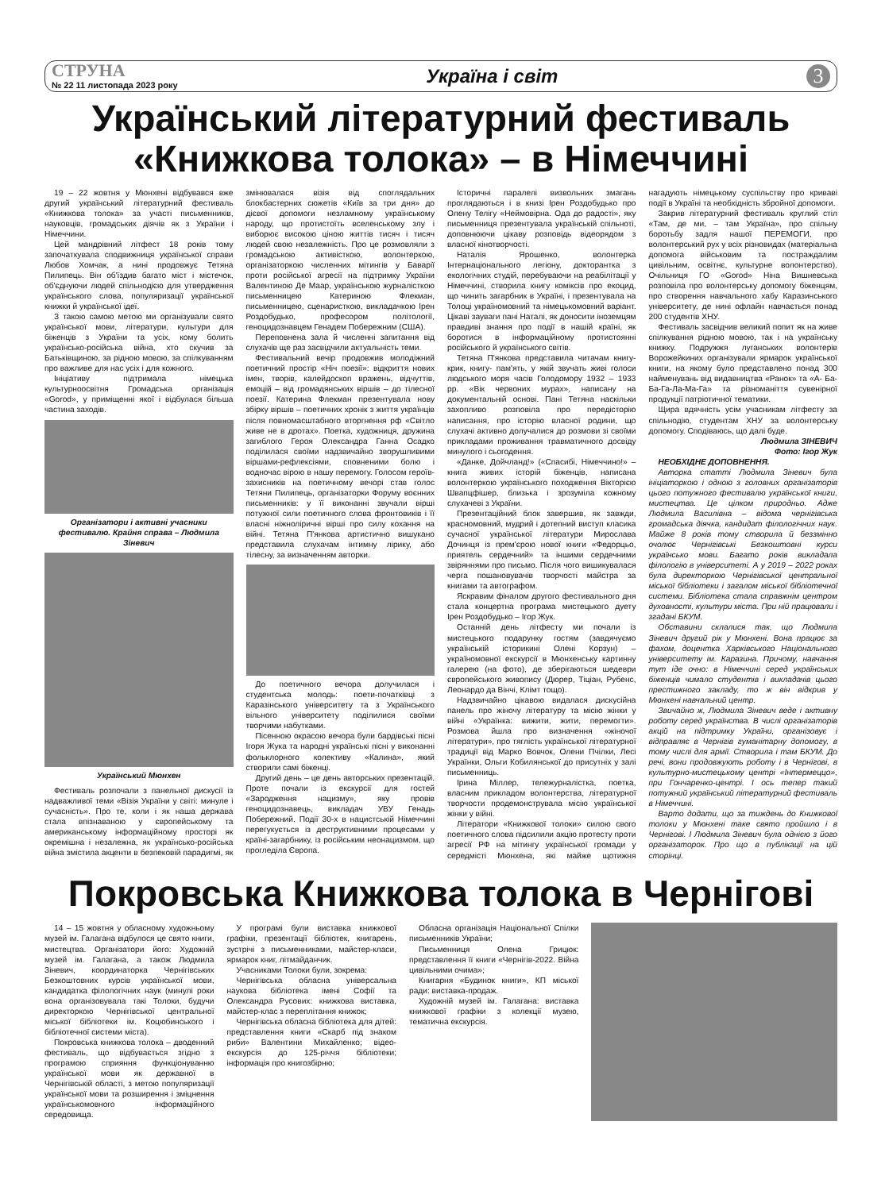СТРУНА
№ 22 11 листопада 2023 року
Україна і світ
3
Український літературний фестиваль
«Книжкова толока» – в Німеччині
19 – 22 жовтня у Мюнхені відбувався вже другий український літературний фестиваль «Книжкова толока» за участі письменників, науковців, громадських діячів як з України і Німеччини.
Цей мандрівний літфест 18 років тому започаткувала сподвижниця української справи Любов Хомчак, а нині продовжує Тетяна Пилипець. Він об'їздив багато міст і містечок, об'єднуючи людей спільнодією для утвердження українського слова, популяризації української книжки й української ідеї.
З такою самою метою ми організували свято української мови, літератури, культури для біженців з України та усіх, кому болить українсько-російська війна, хто скучив за Батьківщиною, за рідною мовою, за спілкуванням про важливе для нас усіх і для кожного.
Ініціативу підтримала німецька культурноосвітня Громадська організація «Gorod», у приміщенні якої і відбулася більша частина заходів.
Організатори і активні учасники фестивалю. Крайня справа – Людмила Зіневич
Український Мюнхен
Фестиваль розпочали з панельної дискусії із надважливої теми «Візія України у світі: минуле і сучасність». Про те, коли і як наша держава стала впізнаваною у європейському та американському інформаційному просторі як окремішна і незалежна, як українсько-російська війна змістила акценти в безпековій парадигмі, як змінювалася візія від споглядальних блокбастерних сюжетів «Київ за три дня» до дієвої допомоги незламному українському народу, що протистоїть вселенському злу і виборює високою ціною життів тисяч і тисяч людей свою незалежність. Про це розмовляли з громадською активісткою, волонтеркою, організаторкою численних мітингів у Баварії проти російської агресії на підтримку України Валентиною Де Маар, українською журналісткою письменницею Катериною Флекман, письменницею, сценаристкою, викладачкою Ірен Роздобудько, професором політології, геноцидознавцем Генадем Побережним (США).
Переповнена зала й численні запитання від слухачів ще раз засвідчили актуальність теми.
Фестивальний вечір продовжив молодіжний поетичний простір «Ніч поезії»: відкриття нових імен, творів, калейдоскоп вражень, відчуттів, емоцій – від громадянських віршів – до тілесної поезії. Катерина Флекман презентувала нову збірку віршів – поетичних хронік з життя українців після повномасштабного вторгнення рф «Світло живе не в дротах». Поетка, художниця, дружина загиблого Героя Олександра Ганна Осадко поділилася своїми надзвичайно зворушливими віршами-рефлексіями, сповненими болю і водночас вірою в нашу перемогу. Голосом героїв-захисників на поетичному вечорі став голос Тетяни Пилипець, організаторки Форуму воєнних письменників: у її виконанні звучали вірші потужної сили поетичного слова фронтовиків і її власні ніжноліричні вірші про силу кохання на війні. Тетяна П'янкова артистично вишукано представила слухачам інтимну лірику, або тілесну, за визначенням авторки.
До поетичного вечора долучилася і студентська молодь: поети-початківці з Каразінського університету та з Українського вільного університету поділилися своїми творчими набутками.
Пісенною окрасою вечора були бардівські пісні Ігоря Жука та народні українські пісні у виконанні фольклорного колективу «Калина», який створили самі біженці.
Другий день – це день авторських презентацій. Проте почали із екскурсії для гостей «Зародження нацизму», яку провів геноцидознавець, викладач УВУ Генадь Побережний. Події 30-х в нацистській Німеччині перегукується із деструктивними процесами у країні-загарбнику, із російським неонацизмом, що прогледіла Європа.
Історичні паралелі визвольних змагань проглядаються і в книзі Ірен Роздобудько про Олену Телігу «Неймовірна. Ода до радості», яку письменниця презентувала українській спільноті, доповнюючи цікаву розповідь відеорядом з власної кінотворчості.
Наталія Ярошенко, волонтерка Інтернаціонального легіону, докторантка з екологічних студій, перебуваючи на реабілітації у Німеччині, створила книгу коміксів про екоцид, що чинить загарбник в Україні, і презентувала на Толоці україномовний та німецькомовний варіант. Цікаві зауваги пані Наталі, як доносити іноземцям правдиві знання про події в нашій країні, як боротися в інформаційному протистоянні російського й українського світів.
Тетяна П'янкова представила читачам книгу-крик, книгу- пам'ять, у якій звучать живі голоси людського моря часів Голодомору 1932 – 1933 рр. «Вік червоних мурах», написану на документальній основі. Пані Тетяна наскільки захопливо розповіла про передісторію написання, про історію власної родини, що слухачі активно долучалися до розмови зі своїми прикладами проживання травматичного досвіду минулого і сьогодення.
«Данке, Дойчланд!» («Спасибі, Німеччино!» – книга живих історій біженців, написана волонтеркою українського походження Вікторією Швапцфішер, близька і зрозуміла кожному слухачеві з України.
Презентаційний блок завершив, як завжди, красномовний, мудрий і дотепний виступ класика сучасної української літератури Мирослава Дочинця із прем'єрою нової книги «Федорцьо, приятель сердечний» та іншими сердечними звіряннями про письмо. Після чого вишикувалася черга пошановувачів творчості майстра за книгами та автографом.
Яскравим фіналом другого фестивального дня стала концертна програма мистецького дуету Ірен Роздобудько – Ігор Жук.
Останній день літфесту ми почали із мистецького подарунку гостям (завдячуємо українській історикині Олені Корзун) – україномовної екскурсії в Мюнхенську картинну галерею (на фото), де зберігаються шедеври європейського живопису (Дюрер, Тіціан, Рубенс, Леонардо да Вінчі, Клімт тощо).
Надзвичайно цікавою видалася дискусійна панель про жіночу літературу та місію жінки у війні «Українка: вижити, жити, перемогти». Розмова йшла про визначення «жіночої літератури», про тяглість української літературної традиції від Марко Вовчок, Олени Пчілки, Лесі Українки, Ольги Кобилянської до присутніх у залі письменниць.
Ірина Міллер, тележурналістка, поетка, власним прикладом волонтерства, літературної творчости продемонструвала місію української жінки у війні.
Літератори «Книжкової толоки» силою свого поетичного слова підсилили акцію протесту проти агресії РФ на мітингу української громади у середмісті Мюнхена, які майже щотижня нагадують німецькому суспільству про криваві події в Україні та необхідність збройної допомоги.
Закрив літературний фестиваль круглий стіл «Там, де ми, – там Україна», про спільну боротьбу задля нашої ПЕРЕМОГИ, про волонтерський рух у всіх різновидах (матеріальна допомога військовим та постраждалим цивільним, освітнє, культурне волонтерство). Очільниця ГО «Gorod» Ніна Вишневська розповіла про волонтерську допомогу біженцям, про створення навчального хабу Каразинського університету, де нині офлайн навчається понад 200 студентів ХНУ.
Фестиваль засвідчив великий попит як на живе спілкування рідною мовою, так і на українську книжку. Подружжя луганських волонтерів Ворожейкиних організували ярмарок української книги, на якому було представлено понад 300 найменувань від видавництва «Ранок» та «А- Ба-Ба-Га-Ла-Ма-Га» та різноманіття сувенірної продукції патріотичної тематики.
Щира вдячність усім учасникам літфесту за спільнодію, студентам ХНУ за волонтерську допомогу. Сподіваюсь, що далі буде.
Людмила ЗІНЕВИЧ
Фото: Ігор Жук
НЕОБХІДНЕ ДОПОВНЕННЯ.
Авторка статті Людмила Зіневич була ініціаторкою і одною з головних організаторів цього потужного фестивалю української книги, мистецтва. Це цілком природньо. Адже Людмила Василівна – відома чернігівська громадська діячка, кандидат філологічних наук. Майже 8 років тому створила й беззмінно очолює Чернігівські Безкоштовні курси українсько мови. Багато років викладала філологію в університеті. А у 2019 – 2022 роках була директоркою Чернігівської центральної міської бібліотеки і загалом міської бібліотечної системи. Бібліотека стала справжнім центром духовності, культури міста. При ній працювали і згадані БКУМ.
Обставини склалися так, що Людмила Зіневич другий рік у Мюнхені. Вона працює за фахом, доцентка Харківського Національного університету ім. Каразина. Причому, навчання тут іде очно: в Німеччині серед українських біженців чимало студентів і викладачів цього престижного закладу, то ж він відкрив у Мюнхені навчальний центр.
Звичайно ж, Людмила Зіневич веде і активну роботу серед українства. В числі організаторів акцій на підтримку України, організовує і відправляє в Чернігів гуманітарну допомогу, в тому числі для армії. Створила і там БКУМ. До речі, вони продовжують роботу і в Чернігові, в культурно-мистецькому центрі «Інтермеццо», при Гончаренко-центрі. І ось тепер такий потужний український літературний фестиваль в Німеччині.
Варто додати, що за тиждень до Книжкової толоки у Мюнхені таке свято пройшло і в Чернігові. І Людмила Зіневич була однією з його організаторок. Про що в публікації на цій сторінці.
Покровська Книжкова толока в Чернігові
14 – 15 жовтня у обласному художньому музей ім. Галагана відбулося це свято книги, мистецтва. Організатори його: Художній музей ім. Галагана, а також Людмила Зіневич, координаторка Чернігівських Безкоштовних курсів української мови, кандидатка філологічних наук (минулі роки вона організовувала такі Толоки, будучи директоркою Чернігівської центральної міської бібліотеки ім. Коцюбинського і бібліотечної системи міста).
Покровська книжкова толока – дводенний фестиваль, що відбувається згідно з програмою сприяння функціонуванню української мови як державної в Чернігівській області, з метою популяризації української мови та розширення і зміцнення українськомовного інформаційного середовища.
У програмі були виставка книжкової графіки, презентації бібліотек, книгарень, зустрічі з письменниками, майстер-класи, ярмарок книг, літмайданчик.
Учасниками Толоки були, зокрема:
Чернігівська обласна універсальна наукова бібліотека імені Софії та Олександра Русових: книжкова виставка, майстер-клас з переплітання книжок;
Чернігівська обласна бібліотека для дітей: представлення книги «Скарб під знаком риби» Валентини Михайленко; відео-екскурсія до 125-річчя бібліотеки; інформація про книгозбірню;
Обласна організація Національної Спілки письменників України;
Письменниця Олена Грицюк: представлення її книги «Чернігів-2022. Війна цивільними очима»;
Книгарня «Будинок книги», КП міської ради: виставка-продаж.
Художній музей ім. Галагана: виставка книжкової графіки з колекції музею, тематична екскурсія.